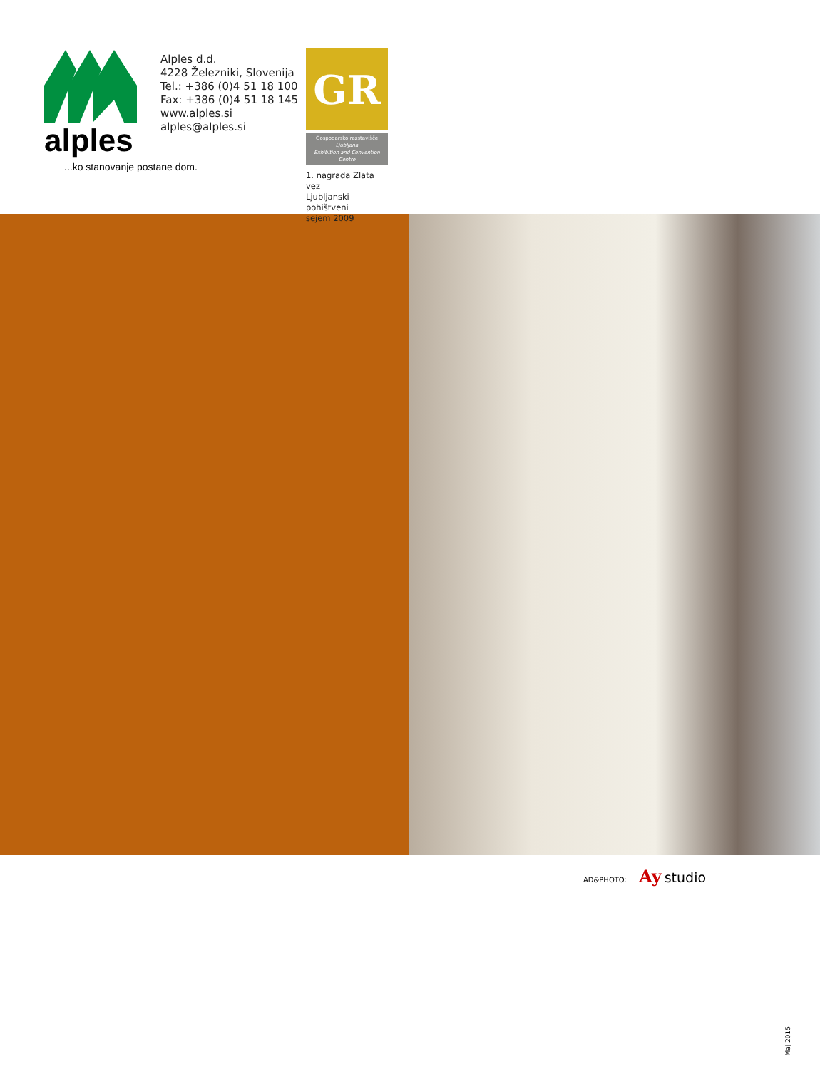alples
...ko stanovanje postane dom.
Alples d.d.
4228 Železniki, Slovenija
Tel.: +386 (0)4 51 18 100
Fax: +386 (0)4 51 18 145
www.alples.si
alples@alples.si
GR
Gospodarsko razstavišče
Ljubljana
Exhibition and Convention Centre
1. nagrada Zlata vez
Ljubljanski pohištveni
sejem 2009
AD&PHOTO: Ay studio
Maj 2015